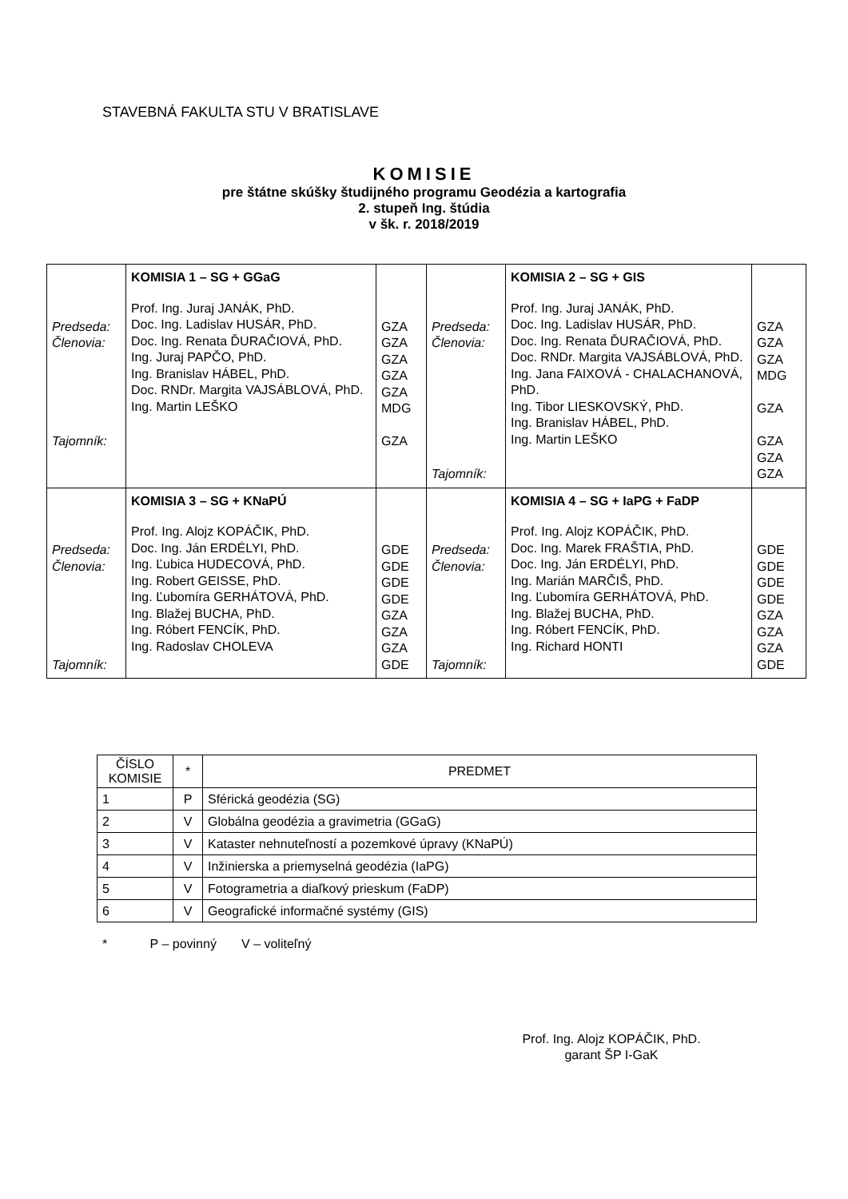STAVEBNÁ FAKULTA STU V BRATISLAVE
KOMISIE
pre štátne skúšky študijného programu Geodézia a kartografia
2. stupeň Ing. štúdia
v šk. r. 2018/2019
| Predseda: Členovia: Tajomník: | KOMISIA 1 – SG + GGaG Prof. Ing. Juraj JANÁK, PhD. Doc. Ing. Ladislav HUSÁR, PhD. Doc. Ing. Renata ĎURAČIOVÁ, PhD. Ing. Juraj PAPČO, PhD. Ing. Branislav HÁBEL, PhD. Doc. RNDr. Margita VAJSÁBLOVÁ, PhD. Ing. Martin LEŠKO | GZA GZA GZA GZA GZA MDG GZA | Predseda: Členovia: Tajomník: | KOMISIA 2 – SG + GIS Prof. Ing. Juraj JANÁK, PhD. Doc. Ing. Ladislav HUSÁR, PhD. Doc. Ing. Renata ĎURAČIOVÁ, PhD. Doc. RNDr. Margita VAJSÁBLOVÁ, PhD. Ing. Jana FAIXOVÁ - CHALACHANOVÁ, PhD. Ing. Tibor LIESKOVSKÝ, PhD. Ing. Branislav HÁBEL, PhD. Ing. Martin LEŠKO | GZA GZA GZA MDG GZA GZA GZA GZA |
| Predseda: Členovia: Tajomník: | KOMISIA 3 – SG + KNaPÚ Prof. Ing. Alojz KOPÁČIK, PhD. Doc. Ing. Ján ERDÉLYI, PhD. Ing. Ľubica HUDECOVÁ, PhD. Ing. Robert GEISSE, PhD. Ing. Ľubomíra GERHÁTOVÁ, PhD. Ing. Blažej BUCHA, PhD. Ing. Róbert FENCÍK, PhD. Ing. Radoslav CHOLEVA | GDE GDE GDE GDE GZA GZA GZA GDE | Predseda: Členovia: Tajomník: | KOMISIA 4 – SG + IaPG + FaDP Prof. Ing. Alojz KOPÁČIK, PhD. Doc. Ing. Marek FRAŠTIA, PhD. Doc. Ing. Ján ERDÉLYI, PhD. Ing. Marián MARČIŠ, PhD. Ing. Ľubomíra GERHÁTOVÁ, PhD. Ing. Blažej BUCHA, PhD. Ing. Róbert FENCÍK, PhD. Ing. Richard HONTI | GDE GDE GDE GDE GZA GZA GZA GDE |
| ČÍSLO KOMISIE | * | PREDMET |
| --- | --- | --- |
| 1 | P | Sférická geodézia (SG) |
| 2 | V | Globálna geodézia a gravimetria (GGaG) |
| 3 | V | Kataster nehnuteľností a pozemkové úpravy (KNaPÚ) |
| 4 | V | Inžinierska a priemyselná geodézia (IaPG) |
| 5 | V | Fotogrametria a diaľkový prieskum (FaDP) |
| 6 | V | Geografické informačné systémy (GIS) |
* P – povinný V – voliteľný
Prof. Ing. Alojz KOPÁČIK, PhD.
garant ŠP I-GaK